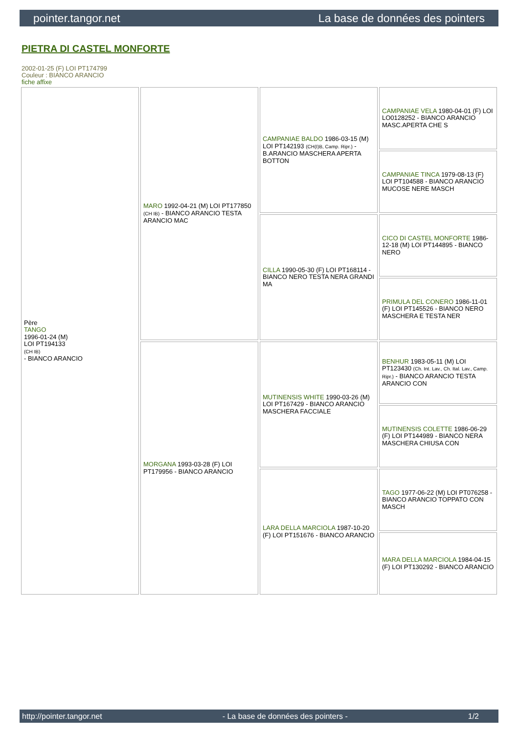pointer.tangor.net La base de données des pointers
PIETRA DI CASTEL MONFORTE
2002-01-25 (F) LOI PT174799
Couleur : BIANCO ARANCIO
fiche affixe
| Père TANGO 1996-01-24 (M) LOI PT194133 (CH IB) - BIANCO ARANCIO | MARO 1992-04-21 (M) LOI PT177850 (CH IB) - BIANCO ARANCIO TESTA ARANCIO MAC | CAMPANIAE BALDO 1986-03-15 (M) LOI PT142193 (CH(I)B, Camp. Ripr.) - B.ARANCIO MASCHERA APERTA BOTTON | CAMPANIAE VELA 1980-04-01 (F) LOI LO0128252 - BIANCO ARANCIO MASC.APERTA CHE S |
| | | | CAMPANIAE TINCA 1979-08-13 (F) LOI PT104588 - BIANCO ARANCIO MUCOSE NERE MASCH |
| | | CILLA 1990-05-30 (F) LOI PT168114 - BIANCO NERO TESTA NERA GRANDI MA | CICO DI CASTEL MONFORTE 1986-12-18 (M) LOI PT144895 - BIANCO NERO |
| | | | PRIMULA DEL CONERO 1986-11-01 (F) LOI PT145526 - BIANCO NERO MASCHERA E TESTA NER |
| | MORGANA 1993-03-28 (F) LOI PT179956 - BIANCO ARANCIO | MUTINENSIS WHITE 1990-03-26 (M) LOI PT167429 - BIANCO ARANCIO MASCHERA FACCIALE | BENHUR 1983-05-11 (M) LOI PT123430 (Ch. Int. Lav., Ch. Ital. Lav., Camp. Ripr.) - BIANCO ARANCIO TESTA ARANCIO CON |
| | | | MUTINENSIS COLETTE 1986-06-29 (F) LOI PT144989 - BIANCO NERA MASCHERA CHIUSA CON |
| | | LARA DELLA MARCIOLA 1987-10-20 (F) LOI PT151676 - BIANCO ARANCIO | TAGO 1977-06-22 (M) LOI PT076258 - BIANCO ARANCIO TOPPATO CON MASCH |
| | | | MARA DELLA MARCIOLA 1984-04-15 (F) LOI PT130292 - BIANCO ARANCIO |
http://pointer.tangor.net - La base de données des pointers - 1/2